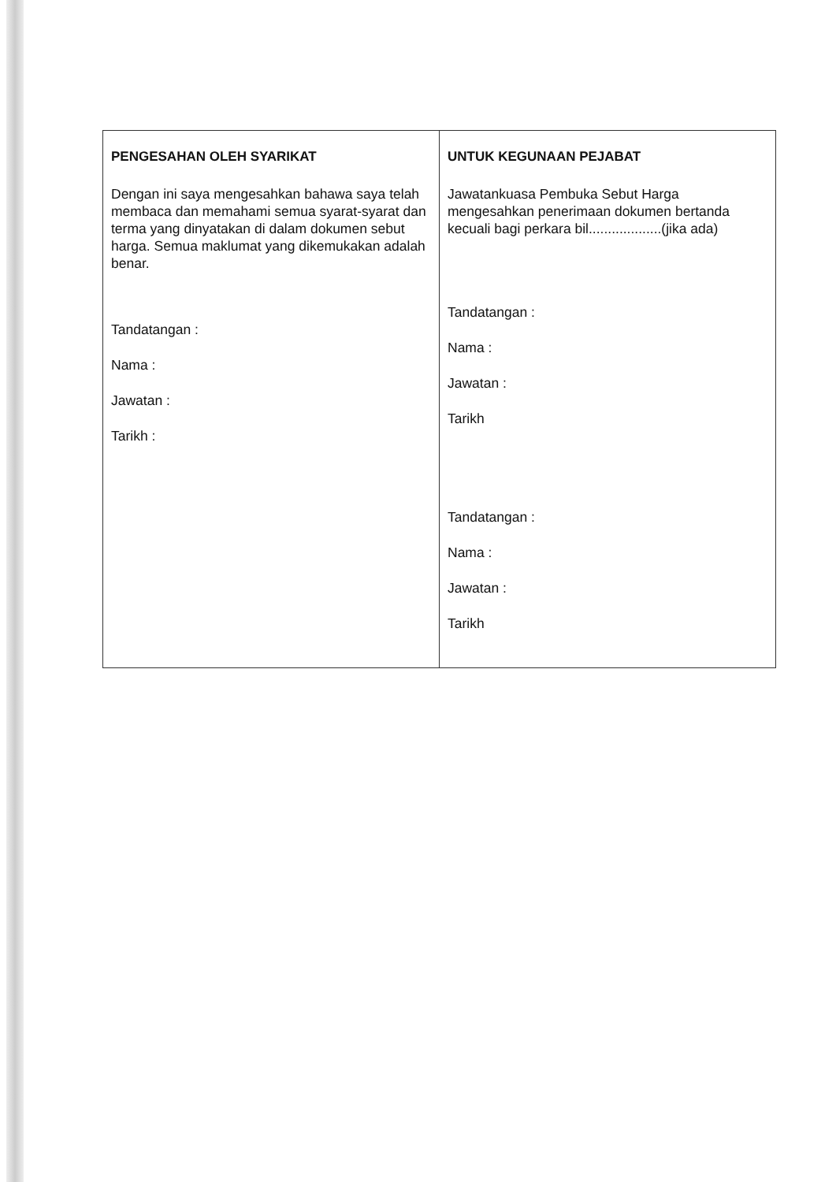| PENGESAHAN OLEH SYARIKAT Dengan ini saya mengesahkan bahawa saya telah membaca dan memahami semua syarat-syarat dan terma yang dinyatakan di dalam dokumen sebut harga. Semua maklumat yang dikemukakan adalah benar. Tandatangan : Nama : Jawatan : Tarikh : | UNTUK KEGUNAAN PEJABAT Jawatankuasa Pembuka Sebut Harga mengesahkan penerimaan dokumen bertanda kecuali bagi perkara bil...................(jika ada) Tandatangan : Nama : Jawatan : Tarikh Tandatangan : Nama : Jawatan : Tarikh |